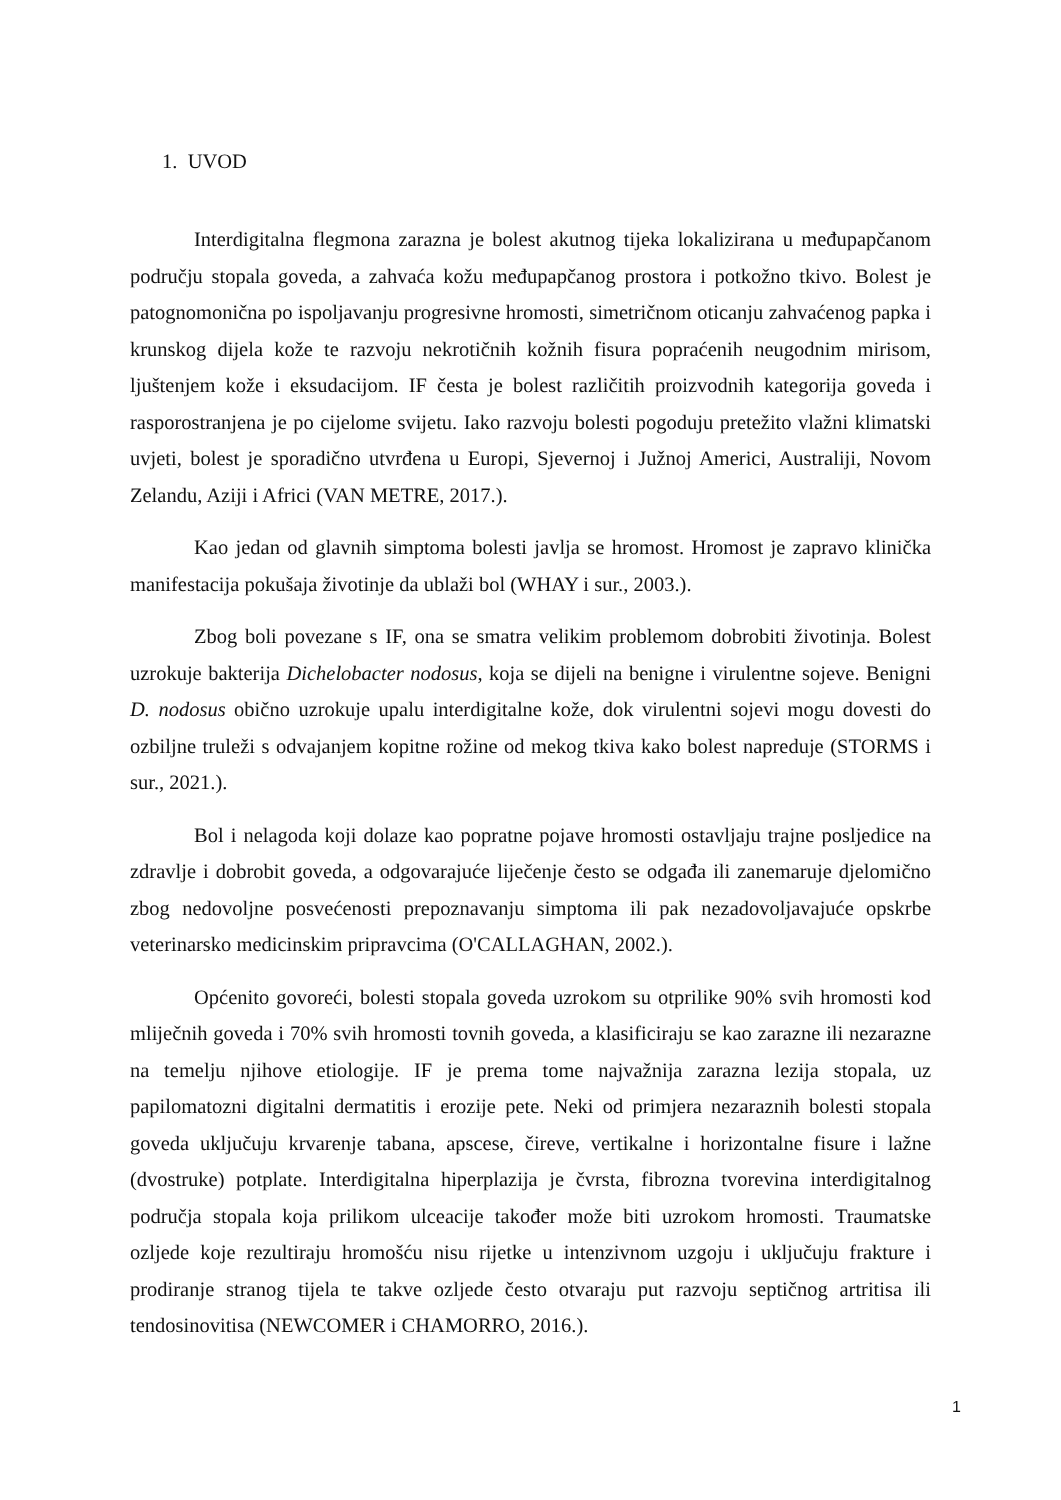1. UVOD
Interdigitalna flegmona zarazna je bolest akutnog tijeka lokalizirana u međupapčanom području stopala goveda, a zahvaća kožu međupapčanog prostora i potkožno tkivo. Bolest je patognomonična po ispoljavanju progresivne hromosti, simetričnom oticanju zahvaćenog papka i krunskog dijela kože te razvoju nekrotičnih kožnih fisura popraćenih neugodnim mirisom, ljuštenjem kože i eksudacijom. IF česta je bolest različitih proizvodnih kategorija goveda i rasporostranjena je po cijelome svijetu. Iako razvoju bolesti pogoduju pretežito vlažni klimatski uvjeti, bolest je sporadično utvrđena u Europi, Sjevernoj i Južnoj Americi, Australiji, Novom Zelandu, Aziji i Africi (VAN METRE, 2017.).
Kao jedan od glavnih simptoma bolesti javlja se hromost. Hromost je zapravo klinička manifestacija pokušaja životinje da ublaži bol (WHAY i sur., 2003.).
Zbog boli povezane s IF, ona se smatra velikim problemom dobrobiti životinja. Bolest uzrokuje bakterija Dichelobacter nodosus, koja se dijeli na benigne i virulentne sojeve. Benigni D. nodosus obično uzrokuje upalu interdigitalne kože, dok virulentni sojevi mogu dovesti do ozbiljne truleži s odvajanjem kopitne rožine od mekog tkiva kako bolest napreduje (STORMS i sur., 2021.).
Bol i nelagoda koji dolaze kao popratne pojave hromosti ostavljaju trajne posljedice na zdravlje i dobrobit goveda, a odgovarajuće liječenje često se odgađa ili zanemaruje djelomično zbog nedovoljne posvećenosti prepoznavanju simptoma ili pak nezadovoljavajuće opskrbe veterinarsko medicinskim pripravcima (O'CALLAGHAN, 2002.).
Općenito govoreći, bolesti stopala goveda uzrokom su otprilike 90% svih hromosti kod mliječnih goveda i 70% svih hromosti tovnih goveda, a klasificiraju se kao zarazne ili nezarazne na temelju njihove etiologije. IF je prema tome najvažnija zarazna lezija stopala, uz papilomatozni digitalni dermatitis i erozije pete. Neki od primjera nezaraznih bolesti stopala goveda uključuju krvarenje tabana, apscese, čireve, vertikalne i horizontalne fisure i lažne (dvostruke) potplate. Interdigitalna hiperplazija je čvrsta, fibrozna tvorevina interdigitalnog područja stopala koja prilikom ulceacije također može biti uzrokom hromosti. Traumatske ozljede koje rezultiraju hromošću nisu rijetke u intenzivnom uzgoju i uključuju frakture i prodiranje stranog tijela te takve ozljede često otvaraju put razvoju septičnog artritisa ili tendosinovitisa (NEWCOMER i CHAMORRO, 2016.).
1